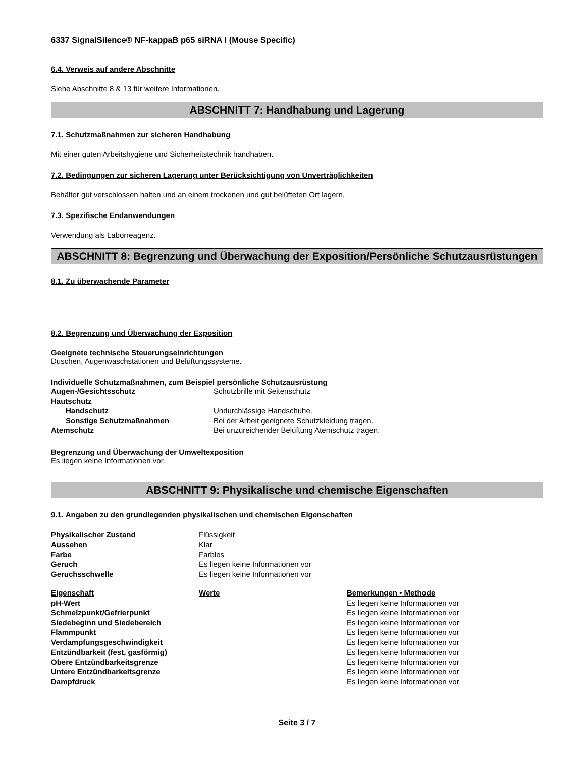6337 SignalSilence® NF-kappaB p65 siRNA I (Mouse Specific)
6.4. Verweis auf andere Abschnitte
Siehe Abschnitte 8 & 13 für weitere Informationen.
ABSCHNITT 7: Handhabung und Lagerung
7.1. Schutzmaßnahmen zur sicheren Handhabung
Mit einer guten Arbeitshygiene und Sicherheitstechnik handhaben.
7.2. Bedingungen zur sicheren Lagerung unter Berücksichtigung von Unverträglichkeiten
Behälter gut verschlossen halten und an einem trockenen und gut belüfteten Ort lagern.
7.3. Spezifische Endanwendungen
Verwendung als Laborreagenz.
ABSCHNITT 8: Begrenzung und Überwachung der Exposition/Persönliche Schutzausrüstungen
8.1. Zu überwachende Parameter
8.2. Begrenzung und Überwachung der Exposition
Geeignete technische Steuerungseinrichtungen
Duschen, Augenwaschstationen und Belüftungssysteme.
Individuelle Schutzmaßnahmen, zum Beispiel persönliche Schutzausrüstung
| Augen-/Gesichtsschutz | Schutzbrille mit Seitenschutz |
| Hautschutz | |
| Handschutz | Undurchlässige Handschuhe. |
| Sonstige Schutzmaßnahmen | Bei der Arbeit geeignete Schutzkleidung tragen. |
| Atemschutz | Bei unzureichender Belüftung Atemschutz tragen. |
Begrenzung und Überwachung der Umweltexposition
Es liegen keine Informationen vor.
ABSCHNITT 9: Physikalische und chemische Eigenschaften
9.1. Angaben zu den grundlegenden physikalischen und chemischen Eigenschaften
| Physikalischer Zustand | Flüssigkeit |
| Aussehen | Klar |
| Farbe | Farblos |
| Geruch | Es liegen keine Informationen vor |
| Geruchsschwelle | Es liegen keine Informationen vor |
| Eigenschaft | Werte | Bemerkungen • Methode |
| --- | --- | --- |
| pH-Wert | | Es liegen keine Informationen vor |
| Schmelzpunkt/Gefrierpunkt | | Es liegen keine Informationen vor |
| Siedebeginn und Siedebereich | | Es liegen keine Informationen vor |
| Flammpunkt | | Es liegen keine Informationen vor |
| Verdampfungsgeschwindigkeit | | Es liegen keine Informationen vor |
| Entzündbarkeit (fest, gasförmig) | | Es liegen keine Informationen vor |
| Obere Entzündbarkeitsgrenze | | Es liegen keine Informationen vor |
| Untere Entzündbarkeitsgrenze | | Es liegen keine Informationen vor |
| Dampfdruck | | Es liegen keine Informationen vor |
Seite 3 / 7